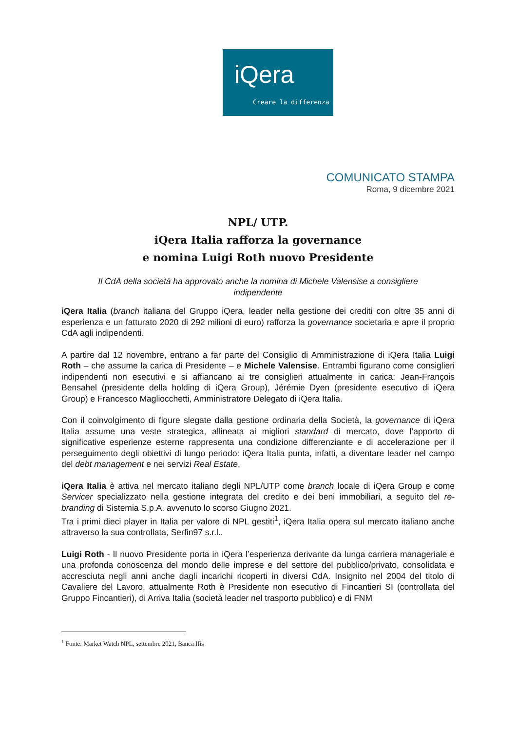iQera
Creare la differenza
COMUNICATO STAMPA
Roma, 9 dicembre 2021
NPL/ UTP.
iQera Italia rafforza la governance
e nomina Luigi Roth nuovo Presidente
Il CdA della società ha approvato anche la nomina di Michele Valensise a consigliere indipendente
iQera Italia (branch italiana del Gruppo iQera, leader nella gestione dei crediti con oltre 35 anni di esperienza e un fatturato 2020 di 292 milioni di euro) rafforza la governance societaria e apre il proprio CdA agli indipendenti.
A partire dal 12 novembre, entrano a far parte del Consiglio di Amministrazione di iQera Italia Luigi Roth – che assume la carica di Presidente – e Michele Valensise. Entrambi figurano come consiglieri indipendenti non esecutivi e si affiancano ai tre consiglieri attualmente in carica: Jean-François Bensahel (presidente della holding di iQera Group), Jérémie Dyen (presidente esecutivo di iQera Group) e Francesco Magliocchetti, Amministratore Delegato di iQera Italia.
Con il coinvolgimento di figure slegate dalla gestione ordinaria della Società, la governance di iQera Italia assume una veste strategica, allineata ai migliori standard di mercato, dove l’apporto di significative esperienze esterne rappresenta una condizione differenziante e di accelerazione per il perseguimento degli obiettivi di lungo periodo: iQera Italia punta, infatti, a diventare leader nel campo del debt management e nei servizi Real Estate.
iQera Italia è attiva nel mercato italiano degli NPL/UTP come branch locale di iQera Group e come Servicer specializzato nella gestione integrata del credito e dei beni immobiliari, a seguito del re-branding di Sistemia S.p.A. avvenuto lo scorso Giugno 2021.
Tra i primi dieci player in Italia per valore di NPL gestiti<sup>1</sup>, iQera Italia opera sul mercato italiano anche attraverso la sua controllata, Serfin97 s.r.l..
Luigi Roth - Il nuovo Presidente porta in iQera l’esperienza derivante da lunga carriera manageriale e una profonda conoscenza del mondo delle imprese e del settore del pubblico/privato, consolidata e accresciuta negli anni anche dagli incarichi ricoperti in diversi CdA. Insignito nel 2004 del titolo di Cavaliere del Lavoro, attualmente Roth è Presidente non esecutivo di Fincantieri SI (controllata del Gruppo Fincantieri), di Arriva Italia (società leader nel trasporto pubblico) e di FNM
<sup>1</sup> Fonte: Market Watch NPL, settembre 2021, Banca Ifis